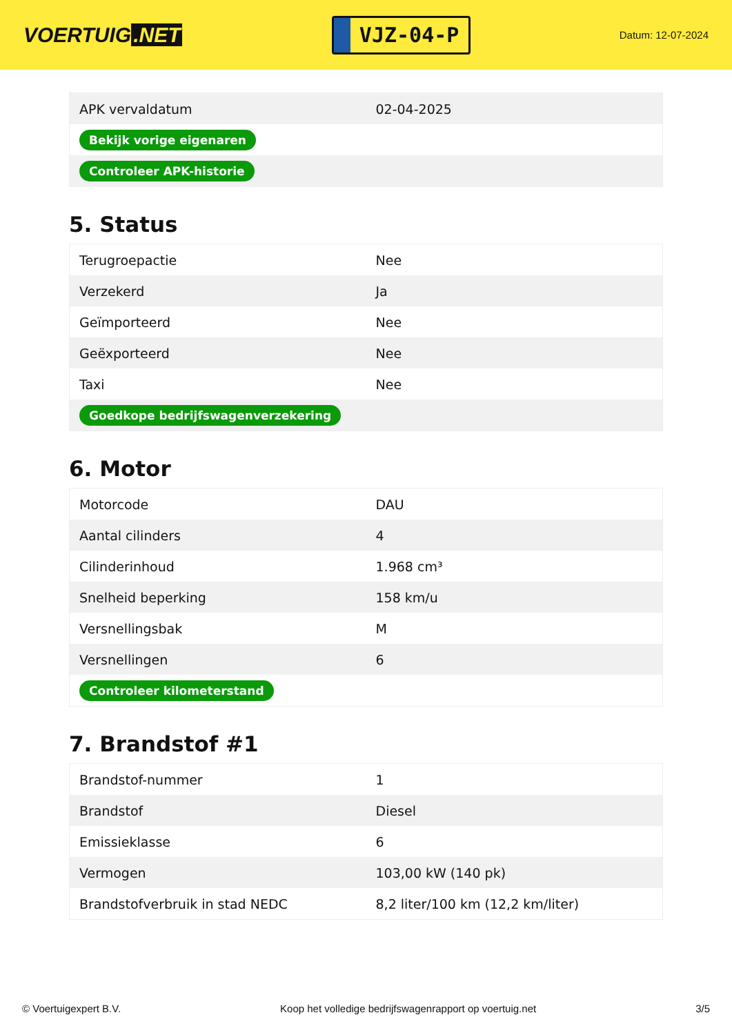VOERTUIG.NET
VJZ-04-P
Datum: 12-07-2024
| APK vervaldatum | 02-04-2025 |
| Bekijk vorige eigenaren | |
| Controleer APK-historie | |
5. Status
| Terugroepactie | Nee |
| Verzekerd | Ja |
| Geïmporteerd | Nee |
| Geëxporteerd | Nee |
| Taxi | Nee |
| Goedkope bedrijfswagenverzekering | |
6. Motor
| Motorcode | DAU |
| Aantal cilinders | 4 |
| Cilinderinhoud | 1.968 cm³ |
| Snelheid beperking | 158 km/u |
| Versnellingsbak | M |
| Versnellingen | 6 |
| Controleer kilometerstand | |
7. Brandstof #1
| Brandstof-nummer | 1 |
| Brandstof | Diesel |
| Emissieklasse | 6 |
| Vermogen | 103,00 kW (140 pk) |
| Brandstofverbruik in stad NEDC | 8,2 liter/100 km (12,2 km/liter) |
© Voertuigexpert B.V. Koop het volledige bedrijfswagenrapport op voertuig.net 3/5